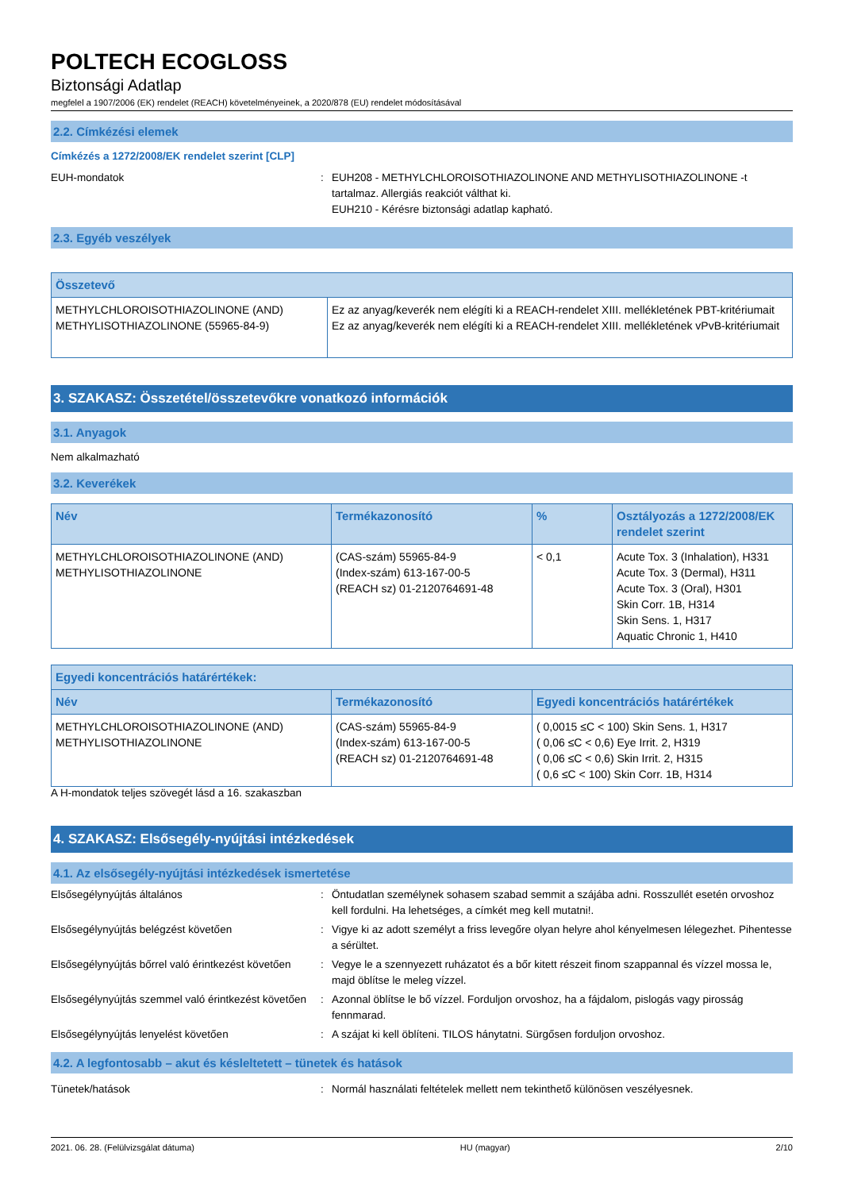POLTECH ECOGLOSS
Biztonsági Adatlap
megfelel a 1907/2006 (EK) rendelet (REACH) követelményeinek, a 2020/878 (EU) rendelet módosításával
2.2. Címkézési elemek
Címkézés a 1272/2008/EK rendelet szerint [CLP]
EUH-mondatok : EUH208 - METHYLCHLOROISOTHIAZOLINONE AND METHYLISOTHIAZOLINONE -t tartalmaz. Allergiás reakciót válthat ki.
EUH210 - Kérésre biztonsági adatlap kapható.
2.3. Egyéb veszélyek
| Összetevő | |
| --- | --- |
| METHYLCHLOROISOTHIAZOLINONE (AND) METHYLISOTHIAZOLINONE (55965-84-9) | Ez az anyag/keverék nem elégíti ki a REACH-rendelet XIII. mellékletének PBT-kritériumait Ez az anyag/keverék nem elégíti ki a REACH-rendelet XIII. mellékletének vPvB-kritériumait |
3. SZAKASZ: Összetétel/összetevőkre vonatkozó információk
3.1. Anyagok
Nem alkalmazható
3.2. Keverékek
| Név | Termékazonosító | % | Osztályozás a 1272/2008/EK rendelet szerint |
| --- | --- | --- | --- |
| METHYLCHLOROISOTHIAZOLINONE (AND) METHYLISOTHIAZOLINONE | (CAS-szám) 55965-84-9 (Index-szám) 613-167-00-5 (REACH sz) 01-2120764691-48 | < 0,1 | Acute Tox. 3 (Inhalation), H331 Acute Tox. 3 (Dermal), H311 Acute Tox. 3 (Oral), H301 Skin Corr. 1B, H314 Skin Sens. 1, H317 Aquatic Chronic 1, H410 |
| Egyedi koncentrációs határértékek: | | |
| --- | --- | --- |
| Név | Termékazonosító | Egyedi koncentrációs határértékek |
| METHYLCHLOROISOTHIAZOLINONE (AND) METHYLISOTHIAZOLINONE | (CAS-szám) 55965-84-9 (Index-szám) 613-167-00-5 (REACH sz) 01-2120764691-48 | ( 0,0015 ≤C < 100) Skin Sens. 1, H317 ( 0,06 ≤C < 0,6) Eye Irrit. 2, H319 ( 0,06 ≤C < 0,6) Skin Irrit. 2, H315 ( 0,6 ≤C < 100) Skin Corr. 1B, H314 |
A H-mondatok teljes szövegét lásd a 16. szakaszban
4. SZAKASZ: Elsősegély-nyújtási intézkedések
4.1. Az elsősegély-nyújtási intézkedések ismertetése
Elsősegélynyújtás általános : Öntudatlan személynek sohasem szabad semmit a szájába adni. Rosszullét esetén orvoshoz kell fordulni. Ha lehetséges, a címkét meg kell mutatni!.
Elsősegélynyújtás belégzést követően : Vigye ki az adott személyt a friss levegőre olyan helyre ahol kényelmesen lélegezhet. Pihentesse a sérültet.
Elsősegélynyújtás bőrrel való érintkezést követően
: Vegye le a szennyezett ruházatot és a bőr kitett részeit finom szappannal és vízzel mossa le, majd öblítse le meleg vízzel.
Elsősegélynyújtás szemmel való érintkezést követően
: Azonnal öblítse le bő vízzel. Forduljon orvoshoz, ha a fájdalom, pislogás vagy pirosság fennmarad.
Elsősegélynyújtás lenyelést követően : A szájat ki kell öblíteni. TILOS hánytatni. Sürgősen forduljon orvoshoz.
4.2. A legfontosabb – akut és késleltetett – tünetek és hatások
Tünetek/hatások : Normál használati feltételek mellett nem tekinthető különösen veszélyesnek.
2021. 06. 28. (Felülvizsgálat dátuma) HU (magyar) 2/10